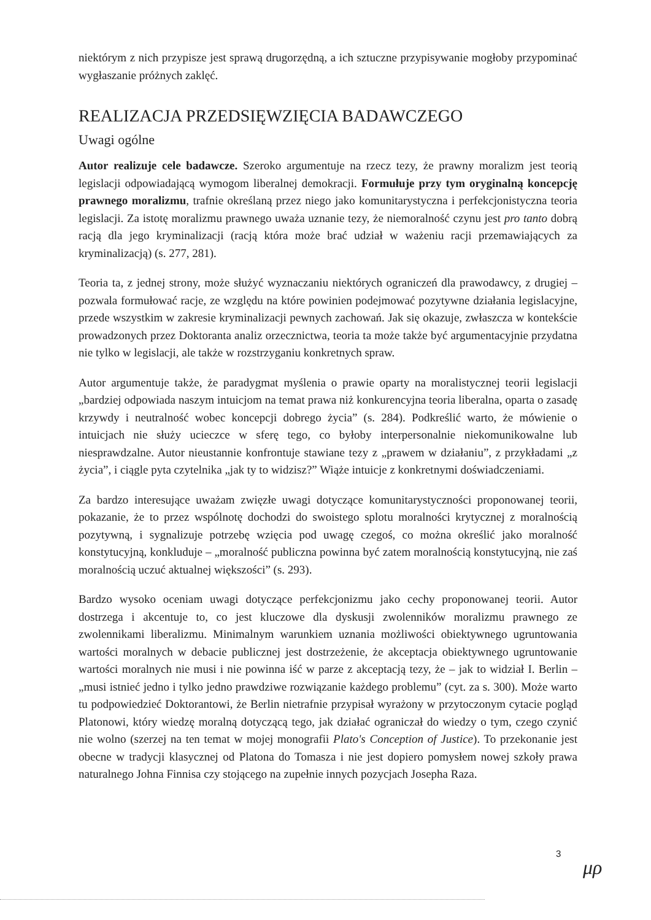niektórym z nich przypisze jest sprawą drugorzędną, a ich sztuczne przypisywanie mogłoby przypominać wygłaszanie próżnych zaklęć.
REALIZACJA PRZEDSIĘWZIĘCIA BADAWCZEGO
Uwagi ogólne
Autor realizuje cele badawcze. Szeroko argumentuje na rzecz tezy, że prawny moralizm jest teorią legislacji odpowiadającą wymogom liberalnej demokracji. Formułuje przy tym oryginalną koncepcję prawnego moralizmu, trafnie określaną przez niego jako komunitarystyczna i perfekcjonistyczna teoria legislacji. Za istotę moralizmu prawnego uważa uznanie tezy, że niemoralność czynu jest pro tanto dobrą racją dla jego kryminalizacji (racją która może brać udział w ważeniu racji przemawiających za kryminalizacją) (s. 277, 281).
Teoria ta, z jednej strony, może służyć wyznaczaniu niektórych ograniczeń dla prawodawcy, z drugiej – pozwala formułować racje, ze względu na które powinien podejmować pozytywne działania legislacyjne, przede wszystkim w zakresie kryminalizacji pewnych zachowań. Jak się okazuje, zwłaszcza w kontekście prowadzonych przez Doktoranta analiz orzecznictwa, teoria ta może także być argumentacyjnie przydatna nie tylko w legislacji, ale także w rozstrzyganiu konkretnych spraw.
Autor argumentuje także, że paradygmat myślenia o prawie oparty na moralistycznej teorii legislacji „bardziej odpowiada naszym intuicjom na temat prawa niż konkurencyjna teoria liberalna, oparta o zasadę krzywdy i neutralność wobec koncepcji dobrego życia” (s. 284). Podkreślić warto, że mówienie o intuicjach nie służy ucieczce w sferę tego, co byłoby interpersonalnie niekomunikowalne lub niesprawdzalne. Autor nieustannie konfrontuje stawiane tezy z „prawem w działaniu”, z przykładami „z życia”, i ciągle pyta czytelnika „jak ty to widzisz?” Wiąże intuicje z konkretnymi doświadczeniami.
Za bardzo interesujące uważam zwięzłe uwagi dotyczące komunitarystyczności proponowanej teorii, pokazanie, że to przez wspólnotę dochodzi do swoistego splotu moralności krytycznej z moralnością pozytywną, i sygnalizuje potrzebę wzięcia pod uwagę czegoś, co można określić jako moralność konstytucyjną, konkluduje – „moralność publiczna powinna być zatem moralnością konstytucyjną, nie zaś moralnością uczuć aktualnej większości” (s. 293).
Bardzo wysoko oceniam uwagi dotyczące perfekcjonizmu jako cechy proponowanej teorii. Autor dostrzega i akcentuje to, co jest kluczowe dla dyskusji zwolenników moralizmu prawnego ze zwolennikami liberalizmu. Minimalnym warunkiem uznania możliwości obiektywnego ugruntowania wartości moralnych w debacie publicznej jest dostrzeżenie, że akceptacja obiektywnego ugruntowanie wartości moralnych nie musi i nie powinna iść w parze z akceptacją tezy, że – jak to widział I. Berlin – „musi istnieć jedno i tylko jedno prawdziwe rozwiązanie każdego problemu” (cyt. za s. 300). Może warto tu podpowiedzieć Doktorantowi, że Berlin nietrafnie przypisał wyrażony w przytoczonym cytacie pogląd Platonowi, który wiedzę moralną dotyczącą tego, jak działać ograniczał do wiedzy o tym, czego czynić nie wolno (szerzej na ten temat w mojej monografii Plato's Conception of Justice). To przekonanie jest obecne w tradycji klasycznej od Platona do Tomasza i nie jest dopiero pomysłem nowej szkoły prawa naturalnego Johna Finnisa czy stojącego na zupełnie innych pozycjach Josepha Raza.
3
μρ